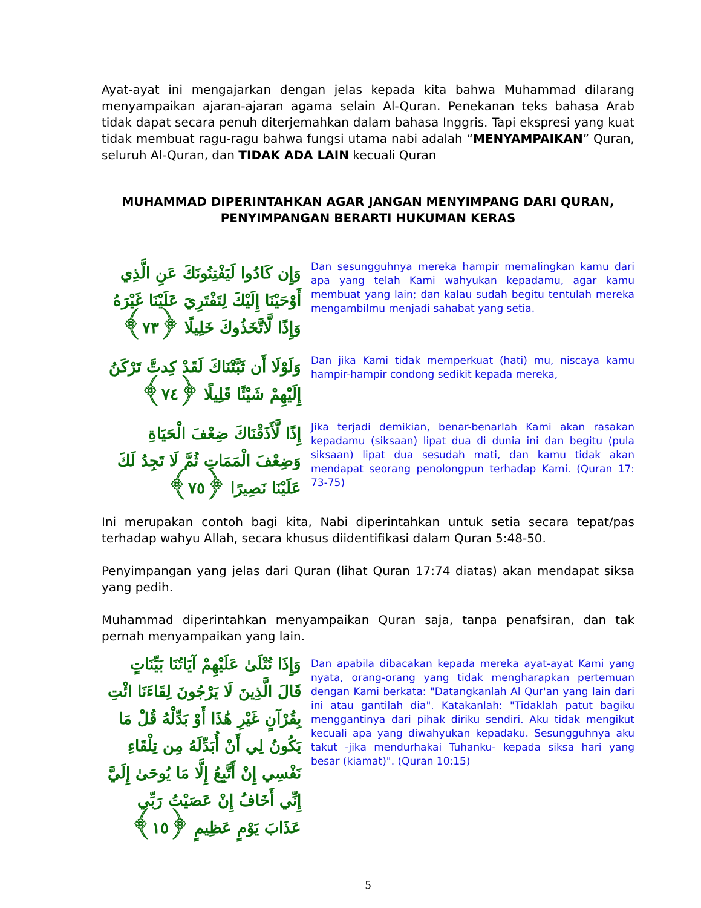Ayat-ayat ini mengajarkan dengan jelas kepada kita bahwa Muhammad dilarang menyampaikan ajaran-ajaran agama selain Al-Quran. Penekanan teks bahasa Arab tidak dapat secara penuh diterjemahkan dalam bahasa Inggris. Tapi ekspresi yang kuat tidak membuat ragu-ragu bahwa fungsi utama nabi adalah “MENYAMPAIKAN” Quran, seluruh Al-Quran, dan TIDAK ADA LAIN kecuali Quran
MUHAMMAD DIPERINTAHKAN AGAR JANGAN MENYIMPANG DARI QURAN,
PENYIMPANGAN BERARTI HUKUMAN KERAS
وَإِن كَادُوا لَيَفْتِنُونَكَ عَنِ الَّذِي أَوْحَيْنَا إِلَيْكَ لِتَفْتَرِيَ عَلَيْنَا غَيْرَهُ وَإِذًا لَّاتَّخَذُوكَ خَلِيلًا ﴿٧٣﴾
Dan sesungguhnya mereka hampir memalingkan kamu dari apa yang telah Kami wahyukan kepadamu, agar kamu membuat yang lain; dan kalau sudah begitu tentulah mereka mengambilmu menjadi sahabat yang setia.
وَلَوْلَا أَن ثَبَّتْنَاكَ لَقَدْ كِدتَّ تَرْكَنُ إِلَيْهِمْ شَيْئًا قَلِيلًا ﴿٧٤﴾
Dan jika Kami tidak memperkuat (hati) mu, niscaya kamu hampir-hampir condong sedikit kepada mereka,
إِذًا لَّأَذَقْنَاكَ ضِعْفَ الْحَيَاةِ وَضِعْفَ الْمَمَاتِ ثُمَّ لَا تَجِدُ لَكَ عَلَيْنَا نَصِيرًا ﴿٧٥﴾
Jika terjadi demikian, benar-benarlah Kami akan rasakan kepadamu (siksaan) lipat dua di dunia ini dan begitu (pula siksaan) lipat dua sesudah mati, dan kamu tidak akan mendapat seorang penolongpun terhadap Kami. (Quran 17: 73-75)
Ini merupakan contoh bagi kita, Nabi diperintahkan untuk setia secara tepat/pas terhadap wahyu Allah, secara khusus diidentifikasi dalam Quran 5:48-50.
Penyimpangan yang jelas dari Quran (lihat Quran 17:74 diatas) akan mendapat siksa yang pedih.
Muhammad diperintahkan menyampaikan Quran saja, tanpa penafsiran, dan tak pernah menyampaikan yang lain.
وَإِذَا تُتْلَىٰ عَلَيْهِمْ آيَاتُنَا بَيِّنَاتٍ قَالَ الَّذِينَ لَا يَرْجُونَ لِقَاءَنَا ائْتِ بِقُرْآنٍ غَيْرِ هَٰذَا أَوْ بَدِّلْهُ قُلْ مَا يَكُونُ لِي أَنْ أُبَدِّلَهُ مِن تِلْقَاءِ نَفْسِي إِنْ أَتَّبِعُ إِلَّا مَا يُوحَىٰ إِلَيَّ إِنِّي أَخَافُ إِنْ عَصَيْتُ رَبِّي عَذَابَ يَوْمٍ عَظِيمٍ ﴿١٥﴾
Dan apabila dibacakan kepada mereka ayat-ayat Kami yang nyata, orang-orang yang tidak mengharapkan pertemuan dengan Kami berkata: "Datangkanlah Al Qur'an yang lain dari ini atau gantilah dia". Katakanlah: "Tidaklah patut bagiku menggantinya dari pihak diriku sendiri. Aku tidak mengikut kecuali apa yang diwahyukan kepadaku. Sesungguhnya aku takut -jika mendurhakai Tuhanku- kepada siksa hari yang besar (kiamat)". (Quran 10:15)
5